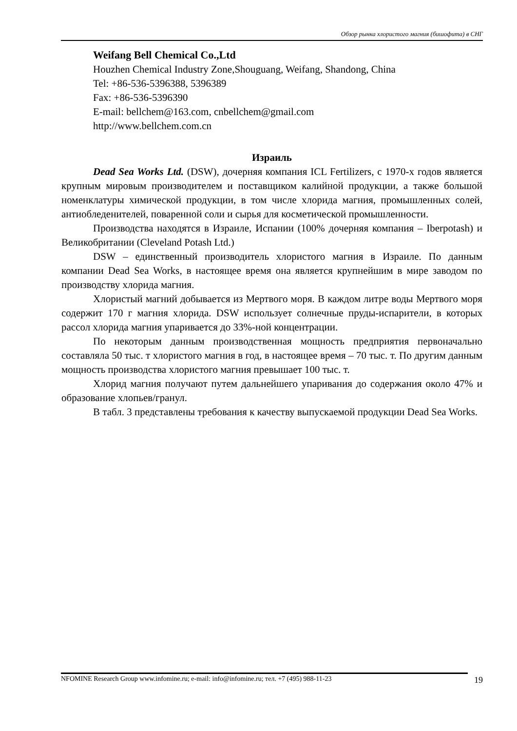Обзор рынка хлористого магния (бишофита) в СНГ
Weifang Bell Chemical Co.,Ltd
Houzhen Chemical Industry Zone,Shouguang, Weifang, Shandong, China
Tel: +86-536-5396388, 5396389
Fax: +86-536-5396390
E-mail: bellchem@163.com, cnbellchem@gmail.com
http://www.bellchem.com.cn
Израиль
Dead Sea Works Ltd. (DSW), дочерняя компания ICL Fertilizers, с 1970-х годов является крупным мировым производителем и поставщиком калийной продукции, а также большой номенклатуры химической продукции, в том числе хлорида магния, промышленных солей, антиобледенителей, поваренной соли и сырья для косметической промышленности.
Производства находятся в Израиле, Испании (100% дочерняя компания – Iberpotash) и Великобритании (Cleveland Potash Ltd.)
DSW – единственный производитель хлористого магния в Израиле. По данным компании Dead Sea Works, в настоящее время она является крупнейшим в мире заводом по производству хлорида магния.
Хлористый магний добывается из Мертвого моря. В каждом литре воды Мертвого моря содержит 170 г магния хлорида. DSW использует солнечные пруды-испарители, в которых рассол хлорида магния упаривается до 33%-ной концентрации.
По некоторым данным производственная мощность предприятия первоначально составляла 50 тыс. т хлористого магния в год, в настоящее время – 70 тыс. т. По другим данным мощность производства хлористого магния превышает 100 тыс. т.
Хлорид магния получают путем дальнейшего упаривания до содержания около 47% и образование хлопьев/гранул.
В табл. 3 представлены требования к качеству выпускаемой продукции Dead Sea Works.
NFOMINE Research Group www.infomine.ru; e-mail: info@infomine.ru; тел. +7 (495) 988-11-23 19